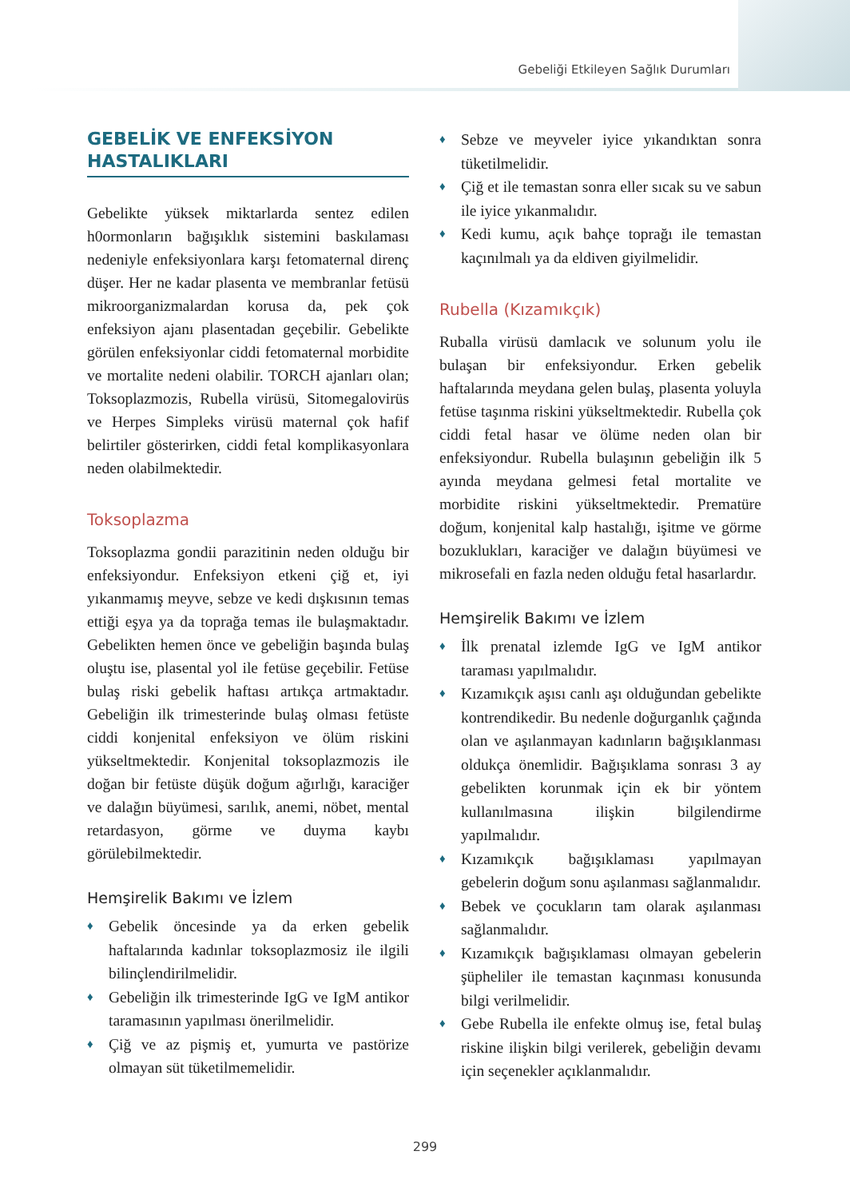Gebeliği Etkileyen Sağlık Durumları
GEBELİK VE ENFEKSİYON HASTALIKLARI
Gebelikte yüksek miktarlarda sentez edilen h0ormonların bağışıklık sistemini baskılaması nedeniyle enfeksiyonlara karşı fetomaternal direnç düşer. Her ne kadar plasenta ve membranlar fetüsü mikroorganizmalardan korusa da, pek çok enfeksiyon ajanı plasentadan geçebilir. Gebelikte görülen enfeksiyonlar ciddi fetomaternal morbidite ve mortalite nedeni olabilir. TORCH ajanları olan; Toksoplazmozis, Rubella virüsü, Sitomegalovirüs ve Herpes Simpleks virüsü maternal çok hafif belirtiler gösterirken, ciddi fetal komplikasyonlara neden olabilmektedir.
Toksoplazma
Toksoplazma gondii parazitinin neden olduğu bir enfeksiyondur. Enfeksiyon etkeni çiğ et, iyi yıkanmamış meyve, sebze ve kedi dışkısının temas ettiği eşya ya da toprağa temas ile bulaşmaktadır. Gebelikten hemen önce ve gebeliğin başında bulaş oluştu ise, plasental yol ile fetüse geçebilir. Fetüse bulaş riski gebelik haftası artıkça artmaktadır. Gebeliğin ilk trimesterinde bulaş olması fetüste ciddi konjenital enfeksiyon ve ölüm riskini yükseltmektedir. Konjenital toksoplazmozis ile doğan bir fetüste düşük doğum ağırlığı, karaciğer ve dalağın büyümesi, sarılık, anemi, nöbet, mental retardasyon, görme ve duyma kaybı görülebilmektedir.
Hemşirelik Bakımı ve İzlem
♦ Gebelik öncesinde ya da erken gebelik haftalarında kadınlar toksoplazmosiz ile ilgili bilinçlendirilmelidir.
♦ Gebeliğin ilk trimesterinde IgG ve IgM antikor taramasının yapılması önerilmelidir.
♦ Çiğ ve az pişmiş et, yumurta ve pastörize olmayan süt tüketilmemelidir.
♦ Sebze ve meyveler iyice yıkandıktan sonra tüketilmelidir.
♦ Çiğ et ile temastan sonra eller sıcak su ve sabun ile iyice yıkanmalıdır.
♦ Kedi kumu, açık bahçe toprağı ile temastan kaçınılmalı ya da eldiven giyilmelidir.
Rubella (Kızamıkçık)
Ruballa virüsü damlacık ve solunum yolu ile bulaşan bir enfeksiyondur. Erken gebelik haftalarında meydana gelen bulaş, plasenta yoluyla fetüse taşınma riskini yükseltmektedir. Rubella çok ciddi fetal hasar ve ölüme neden olan bir enfeksiyondur. Rubella bulaşının gebeliğin ilk 5 ayında meydana gelmesi fetal mortalite ve morbidite riskini yükseltmektedir. Prematüre doğum, konjenital kalp hastalığı, işitme ve görme bozuklukları, karaciğer ve dalağın büyümesi ve mikrosefali en fazla neden olduğu fetal hasarlardır.
Hemşirelik Bakımı ve İzlem
♦ İlk prenatal izlemde IgG ve IgM antikor taraması yapılmalıdır.
♦ Kızamıkçık aşısı canlı aşı olduğundan gebelikte kontrendikedir. Bu nedenle doğurganlık çağında olan ve aşılanmayan kadınların bağışıklanması oldukça önemlidir. Bağışıklama sonrası 3 ay gebelikten korunmak için ek bir yöntem kullanılmasına ilişkin bilgilendirme yapılmalıdır.
♦ Kızamıkçık bağışıklaması yapılmayan gebelerin doğum sonu aşılanması sağlanmalıdır.
♦ Bebek ve çocukların tam olarak aşılanması sağlanmalıdır.
♦ Kızamıkçık bağışıklaması olmayan gebelerin şüpheliler ile temastan kaçınması konusunda bilgi verilmelidir.
♦ Gebe Rubella ile enfekte olmuş ise, fetal bulaş riskine ilişkin bilgi verilerek, gebeliğin devamı için seçenekler açıklanmalıdır.
299